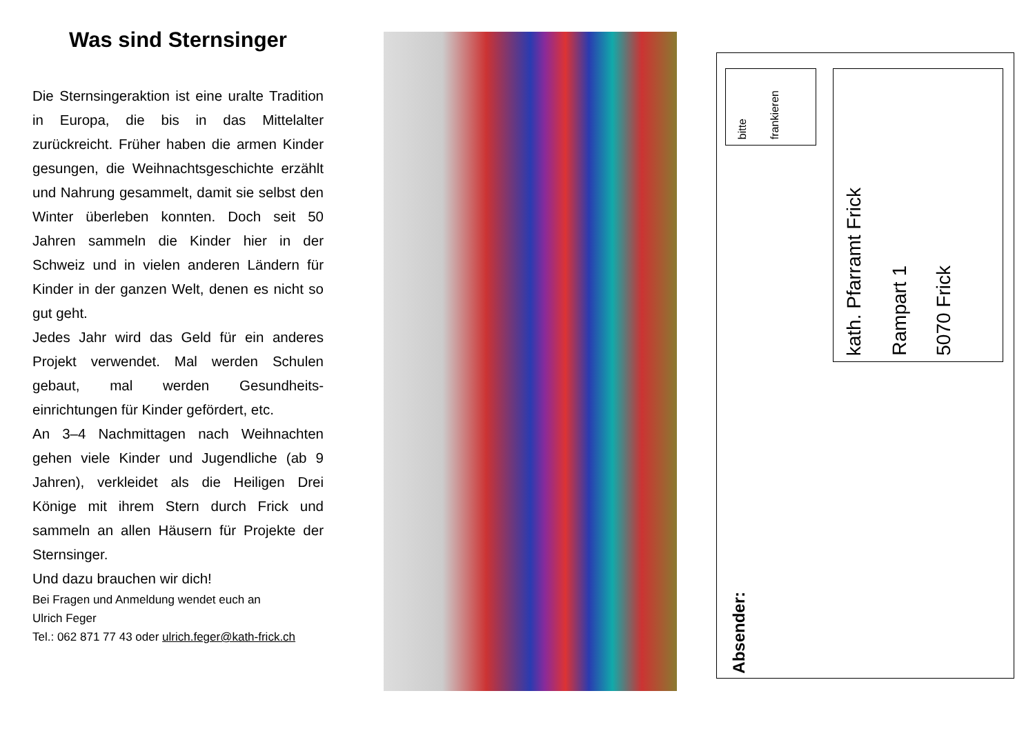Was sind Sternsinger
Die Sternsingeraktion ist eine uralte Tradition in Europa, die bis in das Mittelalter zurückreicht. Früher haben die armen Kinder gesungen, die Weihnachtsgeschichte erzählt und Nahrung gesammelt, damit sie selbst den Winter überleben konnten. Doch seit 50 Jahren sammeln die Kinder hier in der Schweiz und in vielen anderen Ländern für Kinder in der ganzen Welt, denen es nicht so gut geht.
Jedes Jahr wird das Geld für ein anderes Projekt verwendet. Mal werden Schulen gebaut, mal werden Gesundheits-einrichtungen für Kinder gefördert, etc.
An 3–4 Nachmittagen nach Weihnachten gehen viele Kinder und Jugendliche (ab 9 Jahren), verkleidet als die Heiligen Drei Könige mit ihrem Stern durch Frick und sammeln an allen Häusern für Projekte der Sternsinger.
Und dazu brauchen wir dich!
Bei Fragen und Anmeldung wendet euch an
Ulrich Feger
Tel.: 062 871 77 43 oder ulrich.feger@kath-frick.ch
bitte
frankieren
kath. Pfarramt Frick
Rampart 1
5070 Frick
Absender: